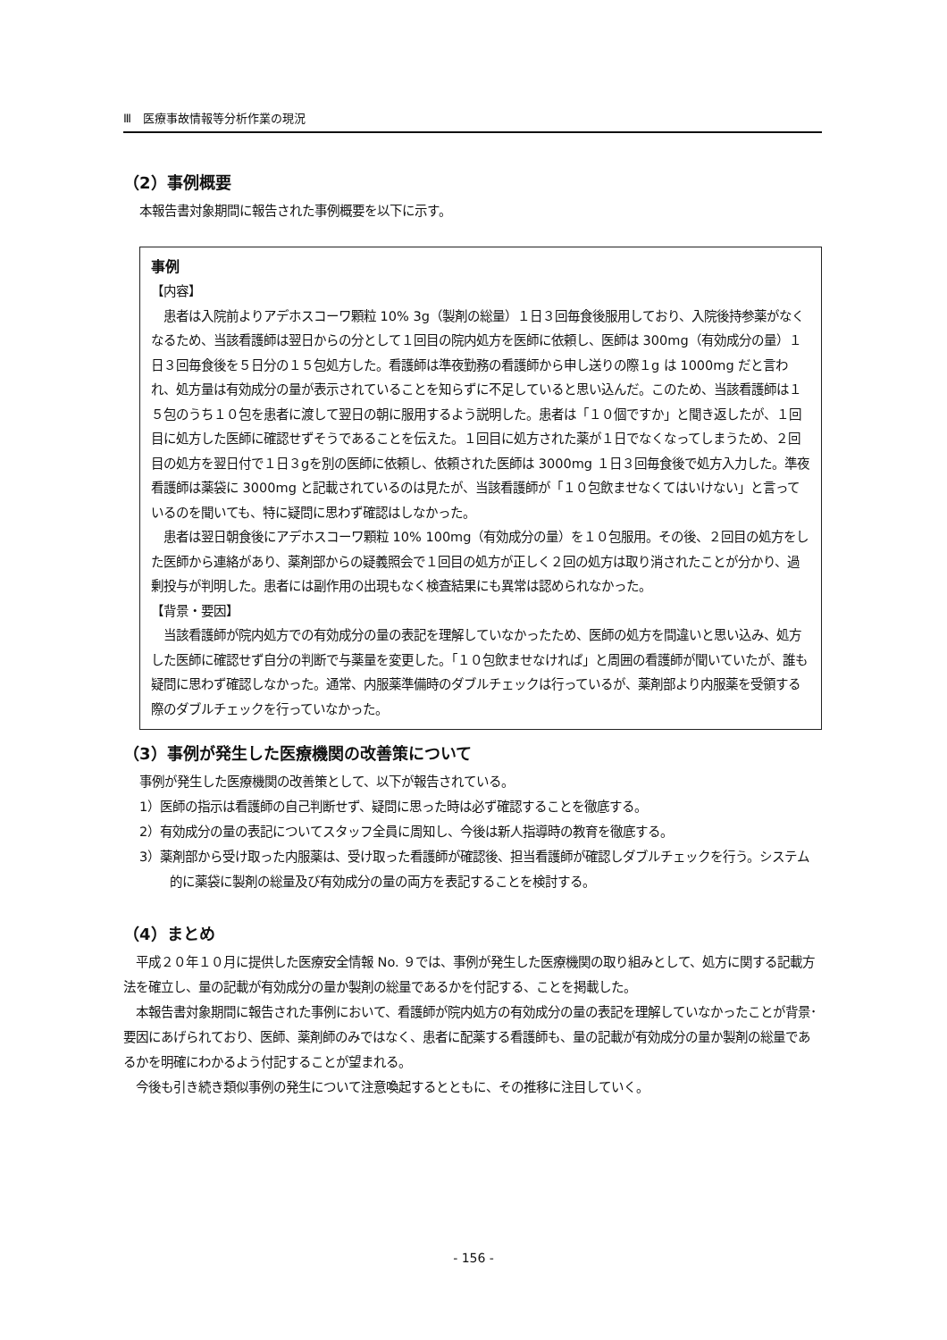Ⅲ　医療事故情報等分析作業の現況
（2）事例概要
本報告書対象期間に報告された事例概要を以下に示す。
事例
【内容】
　患者は入院前よりアデホスコーワ顆粒 10% 3g（製剤の総量）１日３回毎食後服用しており、入院後持参薬がなくなるため、当該看護師は翌日からの分として１回目の院内処方を医師に依頼し、医師は 300mg（有効成分の量）１日３回毎食後を５日分の１５包処方した。看護師は準夜勤務の看護師から申し送りの際１g は 1000mg だと言われ、処方量は有効成分の量が表示されていることを知らずに不足していると思い込んだ。このため、当該看護師は１５包のうち１０包を患者に渡して翌日の朝に服用するよう説明した。患者は「１０個ですか」と聞き返したが、１回目に処方した医師に確認せずそうであることを伝えた。１回目に処方された薬が１日でなくなってしまうため、２回目の処方を翌日付で１日３gを別の医師に依頼し、依頼された医師は 3000mg １日３回毎食後で処方入力した。準夜看護師は薬袋に 3000mg と記載されているのは見たが、当該看護師が「１０包飲ませなくてはいけない」と言っているのを聞いても、特に疑問に思わず確認はしなかった。
　患者は翌日朝食後にアデホスコーワ顆粒 10% 100mg（有効成分の量）を１０包服用。その後、２回目の処方をした医師から連絡があり、薬剤部からの疑義照会で１回目の処方が正しく２回の処方は取り消されたことが分かり、過剰投与が判明した。患者には副作用の出現もなく検査結果にも異常は認められなかった。
【背景・要因】
　当該看護師が院内処方での有効成分の量の表記を理解していなかったため、医師の処方を間違いと思い込み、処方した医師に確認せず自分の判断で与薬量を変更した。「１０包飲ませなければ」と周囲の看護師が聞いていたが、誰も疑問に思わず確認しなかった。通常、内服薬準備時のダブルチェックは行っているが、薬剤部より内服薬を受領する際のダブルチェックを行っていなかった。
（3）事例が発生した医療機関の改善策について
事例が発生した医療機関の改善策として、以下が報告されている。
1）医師の指示は看護師の自己判断せず、疑問に思った時は必ず確認することを徹底する。
2）有効成分の量の表記についてスタッフ全員に周知し、今後は新人指導時の教育を徹底する。
3）薬剤部から受け取った内服薬は、受け取った看護師が確認後、担当看護師が確認しダブルチェックを行う。システム的に薬袋に製剤の総量及び有効成分の量の両方を表記することを検討する。
（4）まとめ
　平成２０年１０月に提供した医療安全情報 No. ９では、事例が発生した医療機関の取り組みとして、処方に関する記載方法を確立し、量の記載が有効成分の量か製剤の総量であるかを付記する、ことを掲載した。
　本報告書対象期間に報告された事例において、看護師が院内処方の有効成分の量の表記を理解していなかったことが背景･要因にあげられており、医師、薬剤師のみではなく、患者に配薬する看護師も、量の記載が有効成分の量か製剤の総量であるかを明確にわかるよう付記することが望まれる。
　今後も引き続き類似事例の発生について注意喚起するとともに、その推移に注目していく。
- 156 -